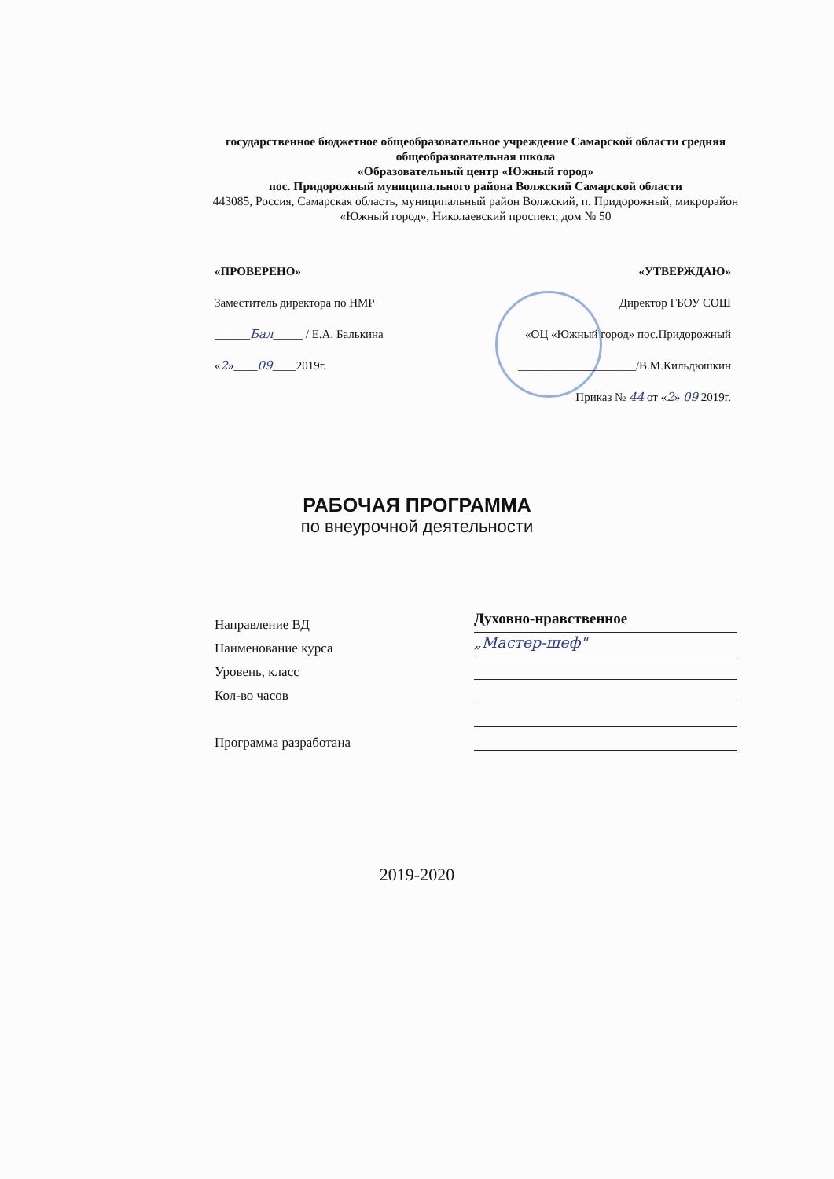государственное бюджетное общеобразовательное учреждение Самарской области средняя общеобразовательная школа
«Образовательный центр «Южный город»
пос. Придорожный муниципального района Волжский Самарской области
443085, Россия, Самарская область, муниципальный район Волжский, п. Придорожный, микрорайон «Южный город», Николаевский проспект, дом № 50
«ПРОВЕРЕНО»
Заместитель директора по НМР
______Бал_____ / Е.А. Балькина
«2»____09____2019г.
«УТВЕРЖДАЮ»
Директор ГБОУ СОШ
«ОЦ «Южный город» пос.Придорожный
____________________/В.М.Кильдюшкин
Приказ № 44 от «2» 09 2019г.
РАБОЧАЯ ПРОГРАММА
по внеурочной деятельности
Направление ВД Духовно-нравственное
Наименование курса „Мастер-шеф"
Уровень, класс
Кол-во часов
Программа разработана
2019-2020